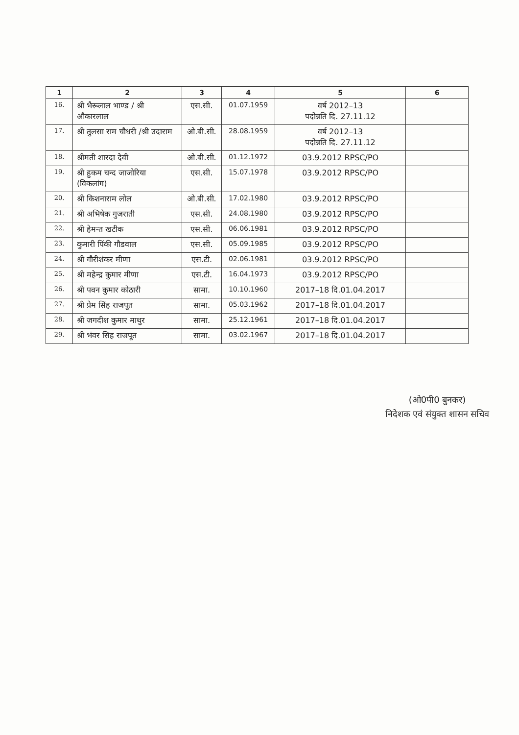| 1 | 2 | 3 | 4 | 5 | 6 |
| --- | --- | --- | --- | --- | --- |
| 16. | श्री भैरूलाल भाण्ड / श्री औकारलाल | एस.सी. | 01.07.1959 | वर्ष 2012–13 पदोन्नति दि. 27.11.12 | |
| 17. | श्री तुलसा राम चौधरी /श्री उदाराम | ओ.बी.सी. | 28.08.1959 | वर्ष 2012–13 पदोन्नति दि. 27.11.12 | |
| 18. | श्रीमती शारदा देवी | ओ.बी.सी. | 01.12.1972 | 03.9.2012 RPSC/PO | |
| 19. | श्री हुकम चन्द जाजोरिया (विकलांग) | एस.सी. | 15.07.1978 | 03.9.2012 RPSC/PO | |
| 20. | श्री किशनाराम लोल | ओ.बी.सी. | 17.02.1980 | 03.9.2012 RPSC/PO | |
| 21. | श्री अभिषेक गुजराती | एस.सी. | 24.08.1980 | 03.9.2012 RPSC/PO | |
| 22. | श्री हेमन्त खटीक | एस.सी. | 06.06.1981 | 03.9.2012 RPSC/PO | |
| 23. | कुमारी पिंकी गौडवाल | एस.सी. | 05.09.1985 | 03.9.2012 RPSC/PO | |
| 24. | श्री गौरीशंकर मीणा | एस.टी. | 02.06.1981 | 03.9.2012 RPSC/PO | |
| 25. | श्री महेन्द्र कुमार मीणा | एस.टी. | 16.04.1973 | 03.9.2012 RPSC/PO | |
| 26. | श्री पवन कुमार कोठारी | सामा. | 10.10.1960 | 2017–18 दि.01.04.2017 | |
| 27. | श्री प्रेम सिंह राजपूत | सामा. | 05.03.1962 | 2017–18 दि.01.04.2017 | |
| 28. | श्री जगदीश कुमार माथुर | सामा. | 25.12.1961 | 2017–18 दि.01.04.2017 | |
| 29. | श्री भंवर सिह राजपूत | सामा. | 03.02.1967 | 2017–18 दि.01.04.2017 | |
(ओ0पी0 बुनकर)
निदेशक एवं संयुक्त शासन सचिव